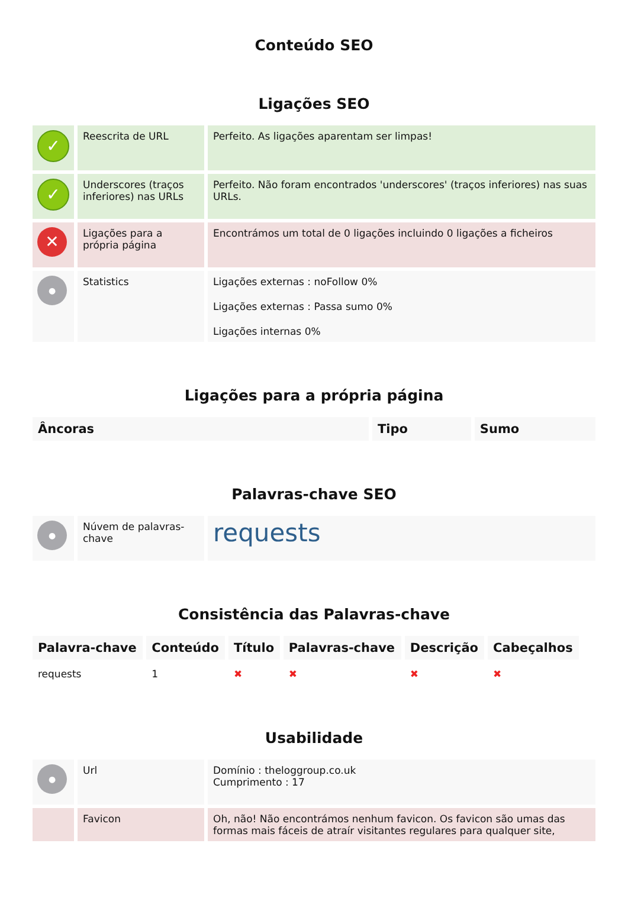Conteúdo SEO
Ligações SEO
| ✓ | Reescrita de URL | Perfeito. As ligações aparentam ser limpas! |
| ✓ | Underscores (traços inferiores) nas URLs | Perfeito. Não foram encontrados 'underscores' (traços inferiores) nas suas URLs. |
| ✕ | Ligações para a própria página | Encontrámos um total de 0 ligações incluindo 0 ligações a ficheiros |
| ● | Statistics | Ligações externas : noFollow 0% Ligações externas : Passa sumo 0% Ligações internas 0% |
Ligações para a própria página
| Âncoras | Tipo | Sumo |
| --- | --- | --- |
Palavras-chave SEO
| ● | Núvem de palavras-chave | requests |
Consistência das Palavras-chave
| Palavra-chave | Conteúdo | Título | Palavras-chave | Descrição | Cabeçalhos |
| --- | --- | --- | --- | --- | --- |
| requests | 1 | ✖ | ✖ | ✖ | ✖ |
Usabilidade
| ● | Url | Domínio : theloggroup.co.uk Cumprimento : 17 |
| | Favicon | Oh, não! Não encontrámos nenhum favicon. Os favicon são umas das formas mais fáceis de atraír visitantes regulares para qualquer site, |